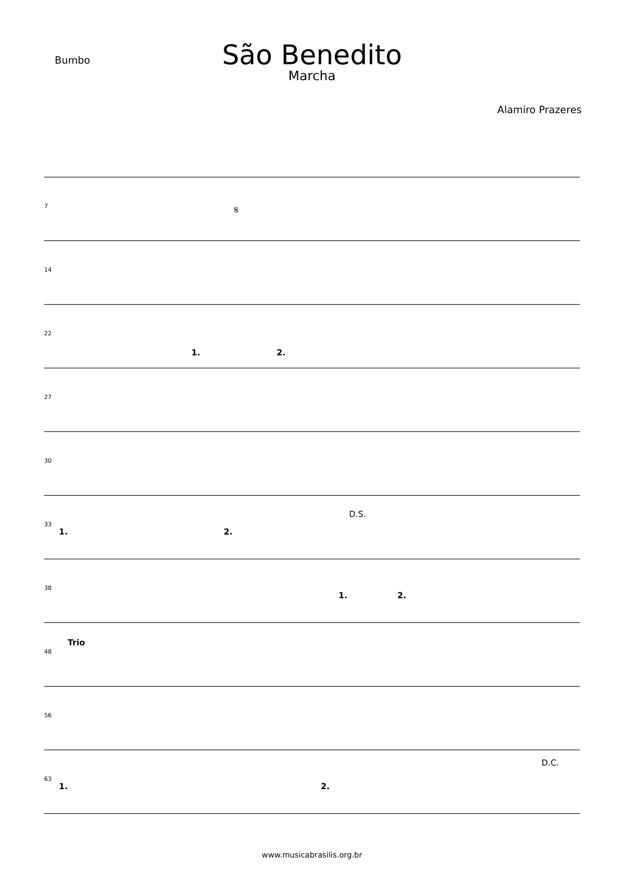Bumbo
São Benedito
Marcha
Alamiro Prazeres
7 𝄋
14
22
1. 2.
27
30
33
1. 2.
D.S.
38
1. 2.
48
Trio
56
63
1. 2.
D.C.
www.musicabrasilis.org.br